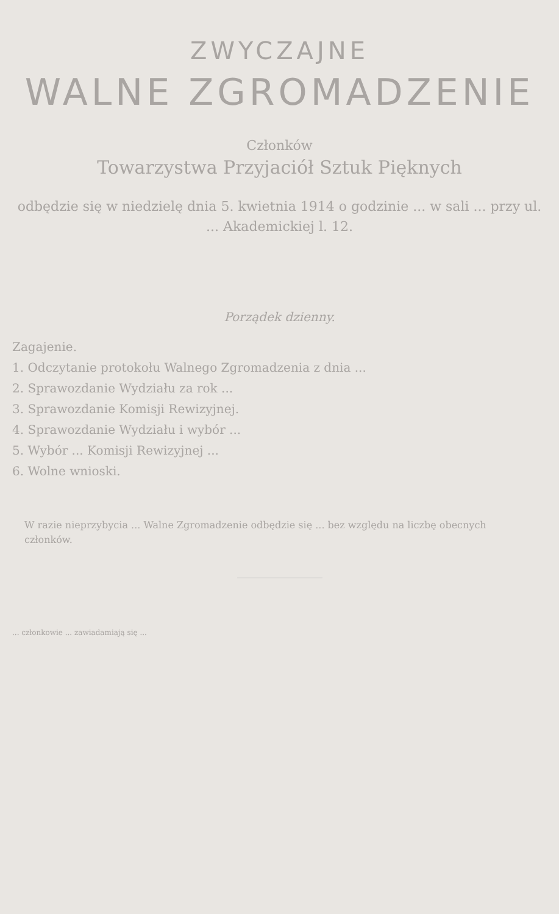ZWYCZAJNE
WALNE ZGROMADZENIE
Członków
Towarzystwa Przyjaciół Sztuk Pięknych
odbędzie się w niedzielę dnia 5. kwietnia 1914 o godzinie ... w sali ... przy ul. ... Akademickiej l. 12.
Porządek dzienny.
Zagajenie.
1. Odczytanie protokołu Walnego Zgromadzenia z dnia ...
2. Sprawozdanie Wydziału za rok ...
3. Sprawozdanie Komisji Rewizyjnej.
4. Sprawozdanie Wydziału i wybór ...
5. Wybór ... Komisji Rewizyjnej ...
6. Wolne wnioski.
W razie nieprzybycia ... Walne Zgromadzenie odbędzie się ... bez względu na liczbę obecnych członków.
... członkowie ... zawiadamiają się ...